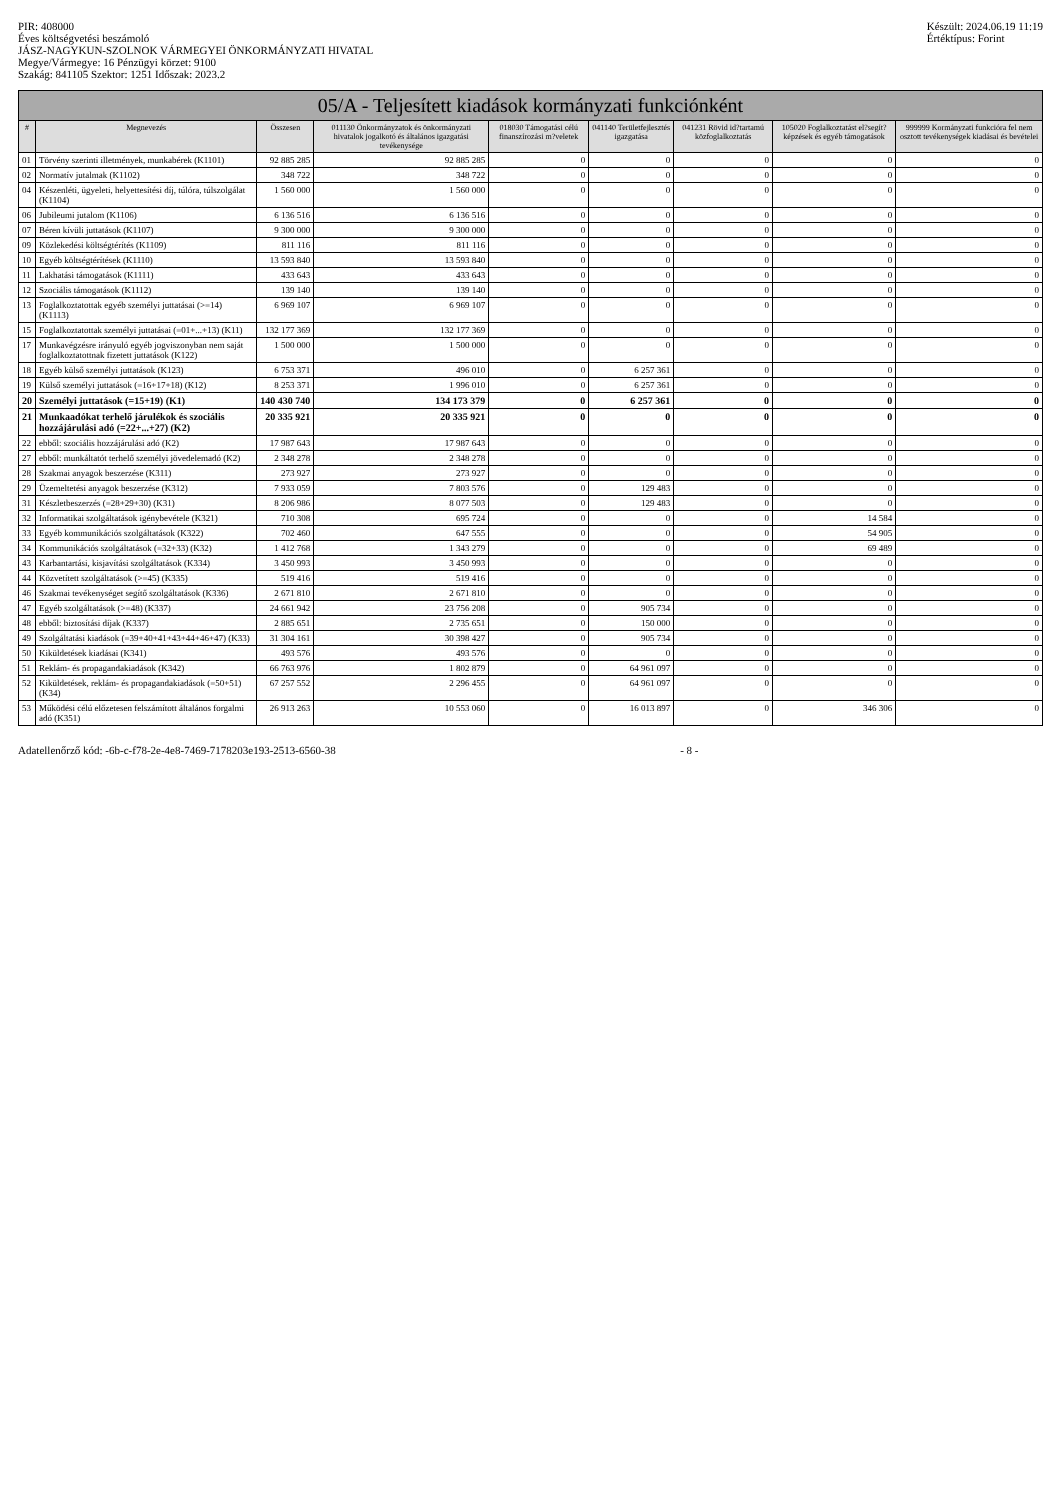PIR: 408000
Éves költségvetési beszámoló
JÁSZ-NAGYKUN-SZOLNOK VÁRMEGYEI ÖNKORMÁNYZATI HIVATAL
Megye/Vármegye: 16 Pénzügyi körzet: 9100
Szakág: 841105 Szektor: 1251 Időszak: 2023.2
Készült: 2024.06.19 11:19
Értéktípus: Forint
05/A - Teljesített kiadások kormányzati funkciónként
| # | Megnevezés | Összesen | 011130 Önkormányzatok és önkormányzati hivatalok jogalkotó és általános igazgatási tevékenysége | 018030 Támogatási célú finanszírozási m?veletek | 041140 Területfejlesztés igazgatása | 041231 Rövid id?tartamú közfoglalkoztatás | 105020 Foglalkoztatást el?segít? képzések és egyéb támogatások | 999999 Kormányzati funkcióra fel nem osztott tevékenységek kiadásai és bevételei |
| --- | --- | --- | --- | --- | --- | --- | --- | --- |
| 01 | Törvény szerinti illetmények, munkabérek (K1101) | 92 885 285 | 92 885 285 | 0 | 0 | 0 | 0 | 0 |
| 02 | Normatív jutalmak (K1102) | 348 722 | 348 722 | 0 | 0 | 0 | 0 | 0 |
| 04 | Készenléti, ügyeleti, helyettesítési díj, túlóra, túlszolgálat (K1104) | 1 560 000 | 1 560 000 | 0 | 0 | 0 | 0 | 0 |
| 06 | Jubileumi jutalom (K1106) | 6 136 516 | 6 136 516 | 0 | 0 | 0 | 0 | 0 |
| 07 | Béren kívüli juttatások (K1107) | 9 300 000 | 9 300 000 | 0 | 0 | 0 | 0 | 0 |
| 09 | Közlekedési költségtérítés (K1109) | 811 116 | 811 116 | 0 | 0 | 0 | 0 | 0 |
| 10 | Egyéb költségtérítések (K1110) | 13 593 840 | 13 593 840 | 0 | 0 | 0 | 0 | 0 |
| 11 | Lakhatási támogatások (K1111) | 433 643 | 433 643 | 0 | 0 | 0 | 0 | 0 |
| 12 | Szociális támogatások (K1112) | 139 140 | 139 140 | 0 | 0 | 0 | 0 | 0 |
| 13 | Foglalkoztatottak egyéb személyi juttatásai (>=14) (K1113) | 6 969 107 | 6 969 107 | 0 | 0 | 0 | 0 | 0 |
| 15 | Foglalkoztatottak személyi juttatásai (=01+...+13) (K11) | 132 177 369 | 132 177 369 | 0 | 0 | 0 | 0 | 0 |
| 17 | Munkavégzésre irányuló egyéb jogviszonyban nem saját foglalkoztatottnak fizetett juttatások (K122) | 1 500 000 | 1 500 000 | 0 | 0 | 0 | 0 | 0 |
| 18 | Egyéb külső személyi juttatások (K123) | 6 753 371 | 496 010 | 0 | 6 257 361 | 0 | 0 | 0 |
| 19 | Külső személyi juttatások (=16+17+18) (K12) | 8 253 371 | 1 996 010 | 0 | 6 257 361 | 0 | 0 | 0 |
| 20 | Személyi juttatások (=15+19) (K1) | 140 430 740 | 134 173 379 | 0 | 6 257 361 | 0 | 0 | 0 |
| 21 | Munkaadókat terhelő járulékok és szociális hozzájárulási adó (=22+...+27) (K2) | 20 335 921 | 20 335 921 | 0 | 0 | 0 | 0 | 0 |
| 22 | ebből: szociális hozzájárulási adó (K2) | 17 987 643 | 17 987 643 | 0 | 0 | 0 | 0 | 0 |
| 27 | ebből: munkáltatót terhelő személyi jövedelemadó (K2) | 2 348 278 | 2 348 278 | 0 | 0 | 0 | 0 | 0 |
| 28 | Szakmai anyagok beszerzése (K311) | 273 927 | 273 927 | 0 | 0 | 0 | 0 | 0 |
| 29 | Üzemeltetési anyagok beszerzése (K312) | 7 933 059 | 7 803 576 | 0 | 129 483 | 0 | 0 | 0 |
| 31 | Készletbeszerzés (=28+29+30) (K31) | 8 206 986 | 8 077 503 | 0 | 129 483 | 0 | 0 | 0 |
| 32 | Informatikai szolgáltatások igénybevétele (K321) | 710 308 | 695 724 | 0 | 0 | 0 | 14 584 | 0 |
| 33 | Egyéb kommunikációs szolgáltatások (K322) | 702 460 | 647 555 | 0 | 0 | 0 | 54 905 | 0 |
| 34 | Kommunikációs szolgáltatások (=32+33) (K32) | 1 412 768 | 1 343 279 | 0 | 0 | 0 | 69 489 | 0 |
| 43 | Karbantartási, kisjavítási szolgáltatások (K334) | 3 450 993 | 3 450 993 | 0 | 0 | 0 | 0 | 0 |
| 44 | Közvetített szolgáltatások (>=45) (K335) | 519 416 | 519 416 | 0 | 0 | 0 | 0 | 0 |
| 46 | Szakmai tevékenységet segítő szolgáltatások (K336) | 2 671 810 | 2 671 810 | 0 | 0 | 0 | 0 | 0 |
| 47 | Egyéb szolgáltatások (>=48) (K337) | 24 661 942 | 23 756 208 | 0 | 905 734 | 0 | 0 | 0 |
| 48 | ebből: biztosítási díjak (K337) | 2 885 651 | 2 735 651 | 0 | 150 000 | 0 | 0 | 0 |
| 49 | Szolgáltatási kiadások (=39+40+41+43+44+46+47) (K33) | 31 304 161 | 30 398 427 | 0 | 905 734 | 0 | 0 | 0 |
| 50 | Kiküldetések kiadásai (K341) | 493 576 | 493 576 | 0 | 0 | 0 | 0 | 0 |
| 51 | Reklám- és propagandakiadások (K342) | 66 763 976 | 1 802 879 | 0 | 64 961 097 | 0 | 0 | 0 |
| 52 | Kiküldetések, reklám- és propagandakiadások (=50+51) (K34) | 67 257 552 | 2 296 455 | 0 | 64 961 097 | 0 | 0 | 0 |
| 53 | Működési célú előzetesen felszámított általános forgalmi adó (K351) | 26 913 263 | 10 553 060 | 0 | 16 013 897 | 0 | 346 306 | 0 |
Adatellenőrző kód: -6b-c-f78-2e-4e8-7469-7178203e193-2513-6560-38
- 8 -